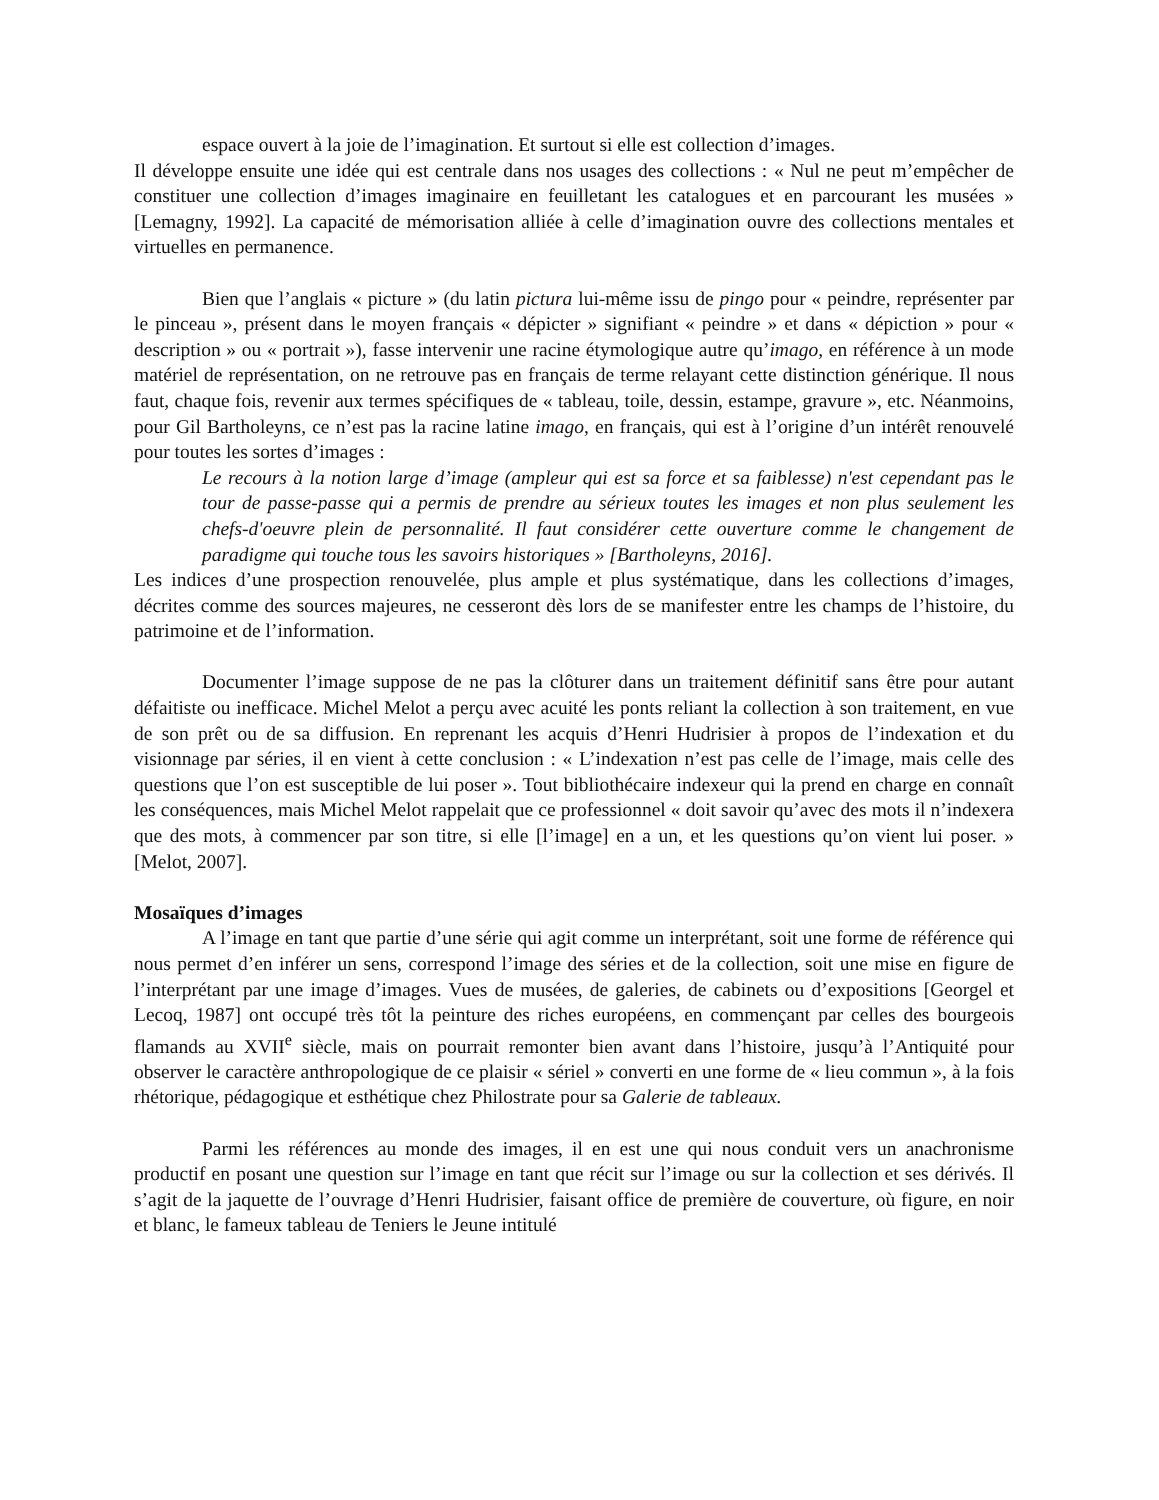espace ouvert à la joie de l’imagination. Et surtout si elle est collection d’images.
Il développe ensuite une idée qui est centrale dans nos usages des collections : « Nul ne peut m’empêcher de constituer une collection d’images imaginaire en feuilletant les catalogues et en parcourant les musées » [Lemagny, 1992]. La capacité de mémorisation alliée à celle d’imagination ouvre des collections mentales et virtuelles en permanence.
Bien que l’anglais « picture » (du latin pictura lui-même issu de pingo pour « peindre, représenter par le pinceau », présent dans le moyen français « dépicter » signifiant « peindre » et dans « dépiction » pour « description » ou « portrait »), fasse intervenir une racine étymologique autre qu’imago, en référence à un mode matériel de représentation, on ne retrouve pas en français de terme relayant cette distinction générique. Il nous faut, chaque fois, revenir aux termes spécifiques de « tableau, toile, dessin, estampe, gravure », etc. Néanmoins, pour Gil Bartholeyns, ce n’est pas la racine latine imago, en français, qui est à l’origine d’un intérêt renouvelé pour toutes les sortes d’images :
Le recours à la notion large d’image (ampleur qui est sa force et sa faiblesse) n'est cependant pas le tour de passe-passe qui a permis de prendre au sérieux toutes les images et non plus seulement les chefs-d'oeuvre plein de personnalité. Il faut considérer cette ouverture comme le changement de paradigme qui touche tous les savoirs historiques » [Bartholeyns, 2016].
Les indices d’une prospection renouvelée, plus ample et plus systématique, dans les collections d’images, décrites comme des sources majeures, ne cesseront dès lors de se manifester entre les champs de l’histoire, du patrimoine et de l’information.
Documenter l’image suppose de ne pas la clôturer dans un traitement définitif sans être pour autant défaitiste ou inefficace. Michel Melot a perçu avec acuité les ponts reliant la collection à son traitement, en vue de son prêt ou de sa diffusion. En reprenant les acquis d’Henri Hudrisier à propos de l’indexation et du visionnage par séries, il en vient à cette conclusion : « L’indexation n’est pas celle de l’image, mais celle des questions que l’on est susceptible de lui poser ». Tout bibliothécaire indexeur qui la prend en charge en connaît les conséquences, mais Michel Melot rappelait que ce professionnel « doit savoir qu’avec des mots il n’indexera que des mots, à commencer par son titre, si elle [l’image] en a un, et les questions qu’on vient lui poser. » [Melot, 2007].
Mosaïques d’images
A l’image en tant que partie d’une série qui agit comme un interprétant, soit une forme de référence qui nous permet d’en inférer un sens, correspond l’image des séries et de la collection, soit une mise en figure de l’interprétant par une image d’images. Vues de musées, de galeries, de cabinets ou d’expositions [Georgel et Lecoq, 1987] ont occupé très tôt la peinture des riches européens, en commençant par celles des bourgeois flamands au XVII<sup>e</sup> siècle, mais on pourrait remonter bien avant dans l’histoire, jusqu’à l’Antiquité pour observer le caractère anthropologique de ce plaisir « sériel » converti en une forme de « lieu commun », à la fois rhétorique, pédagogique et esthétique chez Philostrate pour sa Galerie de tableaux.
Parmi les références au monde des images, il en est une qui nous conduit vers un anachronisme productif en posant une question sur l’image en tant que récit sur l’image ou sur la collection et ses dérivés. Il s’agit de la jaquette de l’ouvrage d’Henri Hudrisier, faisant office de première de couverture, où figure, en noir et blanc, le fameux tableau de Teniers le Jeune intitulé